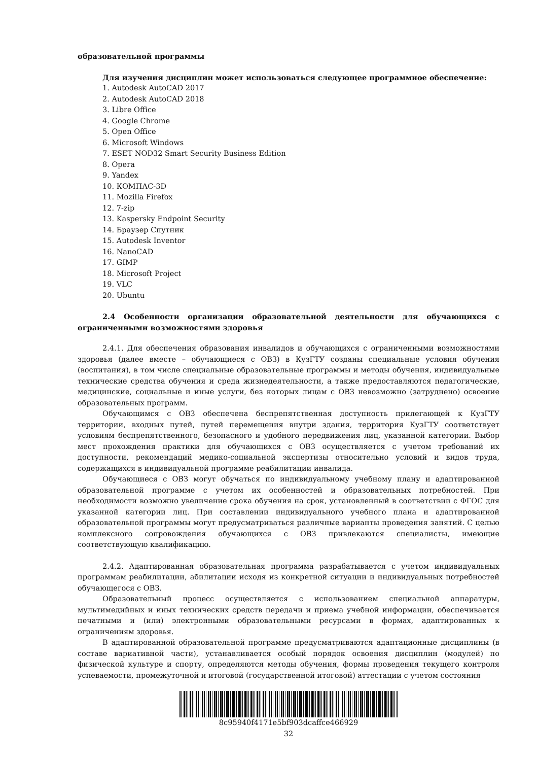образовательной программы
Для изучения дисциплин может использоваться следующее программное обеспечение:
1. Autodesk AutoCAD 2017
2. Autodesk AutoCAD 2018
3. Libre Office
4. Google Chrome
5. Open Office
6. Microsoft Windows
7. ESET NOD32 Smart Security Business Edition
8. Opera
9. Yandex
10. КОМПАС-3D
11. Mozilla Firefox
12. 7-zip
13. Kaspersky Endpoint Security
14. Браузер Спутник
15. Autodesk Inventor
16. NanoCAD
17. GIMP
18. Microsoft Project
19. VLC
20. Ubuntu
2.4 Особенности организации образовательной деятельности для обучающихся с ограниченными возможностями здоровья
2.4.1. Для обеспечения образования инвалидов и обучающихся с ограниченными возможностями здоровья (далее вместе – обучающиеся с ОВЗ) в КузГТУ созданы специальные условия обучения (воспитания), в том числе специальные образовательные программы и методы обучения, индивидуальные технические средства обучения и среда жизнедеятельности, а также предоставляются педагогические, медицинские, социальные и иные услуги, без которых лицам с ОВЗ невозможно (затруднено) освоение образовательных программ.
Обучающимся с ОВЗ обеспечена беспрепятственная доступность прилегающей к КузГТУ территории, входных путей, путей перемещения внутри здания, территория КузГТУ соответствует условиям беспрепятственного, безопасного и удобного передвижения лиц, указанной категории. Выбор мест прохождения практики для обучающихся с ОВЗ осуществляется с учетом требований их доступности, рекомендаций медико-социальной экспертизы относительно условий и видов труда, содержащихся в индивидуальной программе реабилитации инвалида.
Обучающиеся с ОВЗ могут обучаться по индивидуальному учебному плану и адаптированной образовательной программе с учетом их особенностей и образовательных потребностей. При необходимости возможно увеличение срока обучения на срок, установленный в соответствии с ФГОС для указанной категории лиц. При составлении индивидуального учебного плана и адаптированной образовательной программы могут предусматриваться различные варианты проведения занятий. С целью комплексного сопровождения обучающихся с ОВЗ привлекаются специалисты, имеющие соответствующую квалификацию.
2.4.2. Адаптированная образовательная программа разрабатывается с учетом индивидуальных программам реабилитации, абилитации исходя из конкретной ситуации и индивидуальных потребностей обучающегося с ОВЗ.
Образовательный процесс осуществляется с использованием специальной аппаратуры, мультимедийных и иных технических средств передачи и приема учебной информации, обеспечивается печатными и (или) электронными образовательными ресурсами в формах, адаптированных к ограничениям здоровья.
В адаптированной образовательной программе предусматриваются адаптационные дисциплины (в составе вариативной части), устанавливается особый порядок освоения дисциплин (модулей) по физической культуре и спорту, определяются методы обучения, формы проведения текущего контроля успеваемости, промежуточной и итоговой (государственной итоговой) аттестации с учетом состояния
8c95940f4171e5bf903dcaffce466929
32